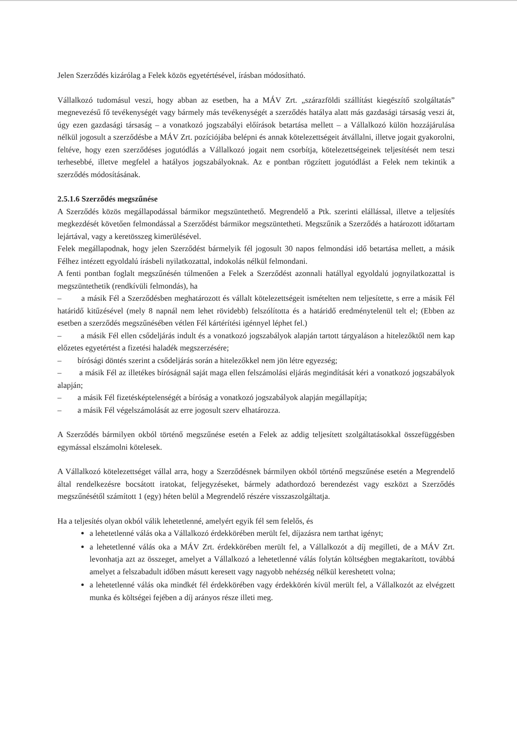Jelen Szerződés kizárólag a Felek közös egyetértésével, írásban módosítható.
Vállalkozó tudomásul veszi, hogy abban az esetben, ha a MÁV Zrt. „szárazföldi szállítást kiegészítő szolgáltatás” megnevezésű fő tevékenységét vagy bármely más tevékenységét a szerződés hatálya alatt más gazdasági társaság veszi át, úgy ezen gazdasági társaság – a vonatkozó jogszabályi előírások betartása mellett – a Vállalkozó külön hozzájárulása nélkül jogosult a szerződésbe a MÁV Zrt. pozíciójába belépni és annak kötelezettségeit átvállalni, illetve jogait gyakorolni, feltéve, hogy ezen szerződéses jogutódlás a Vállalkozó jogait nem csorbítja, kötelezettségeinek teljesítését nem teszi terhesebbé, illetve megfelel a hatályos jogszabályoknak. Az e pontban rögzített jogutódlást a Felek nem tekintik a szerződés módosításának.
2.5.1.6 Szerződés megszűnése
A Szerződés közös megállapodással bármikor megszüntethető. Megrendelő a Ptk. szerinti elállással, illetve a teljesítés megkezdését követően felmondással a Szerződést bármikor megszüntetheti. Megszűnik a Szerződés a határozott időtartam lejártával, vagy a keretösszeg kimerülésével.
Felek megállapodnak, hogy jelen Szerződést bármelyik fél jogosult 30 napos felmondási idő betartása mellett, a másik Félhez intézett egyoldalú írásbeli nyilatkozattal, indokolás nélkül felmondani.
A fenti pontban foglalt megszűnésén túlmenően a Felek a Szerződést azonnali hatállyal egyoldalú jognyilatkozattal is megszüntethetik (rendkívüli felmondás), ha
– a másik Fél a Szerződésben meghatározott és vállalt kötelezettségeit ismételten nem teljesítette, s erre a másik Fél határidő kitűzésével (mely 8 napnál nem lehet rövidebb) felszólította és a határidő eredménytelenül telt el; (Ebben az esetben a szerződés megszűnésében vétlen Fél kártérítési igénnyel léphet fel.)
– a másik Fél ellen csődeljárás indult és a vonatkozó jogszabályok alapján tartott tárgyaláson a hitelezőktől nem kap előzetes egyetértést a fizetési haladék megszerzésére;
– bírósági döntés szerint a csődeljárás során a hitelezőkkel nem jön létre egyezség;
– a másik Fél az illetékes bíróságnál saját maga ellen felszámolási eljárás megindítását kéri a vonatkozó jogszabályok alapján;
– a másik Fél fizetésképtelenségét a bíróság a vonatkozó jogszabályok alapján megállapítja;
– a másik Fél végelszámolását az erre jogosult szerv elhatározza.
A Szerződés bármilyen okból történő megszűnése esetén a Felek az addig teljesített szolgáltatásokkal összefüggésben egymással elszámolni kötelesek.
A Vállalkozó kötelezettséget vállal arra, hogy a Szerződésnek bármilyen okból történő megszűnése esetén a Megrendelő által rendelkezésre bocsátott iratokat, feljegyzéseket, bármely adathordozó berendezést vagy eszközt a Szerződés megszűnésétől számított 1 (egy) héten belül a Megrendelő részére visszaszolgáltatja.
Ha a teljesítés olyan okból válik lehetetlenné, amelyért egyik fél sem felelős, és
a lehetetlenné válás oka a Vállalkozó érdekkörében merült fel, díjazásra nem tarthat igényt;
a lehetetlenné válás oka a MÁV Zrt. érdekkörében merült fel, a Vállalkozót a díj megilleti, de a MÁV Zrt. levonhatja azt az összeget, amelyet a Vállalkozó a lehetetlenné válás folytán költségben megtakarított, továbbá amelyet a felszabadult időben másutt keresett vagy nagyobb nehézség nélkül kereshetett volna;
a lehetetlenné válás oka mindkét fél érdekkörében vagy érdekkörén kívül merült fel, a Vállalkozót az elvégzett munka és költségei fejében a díj arányos része illeti meg.